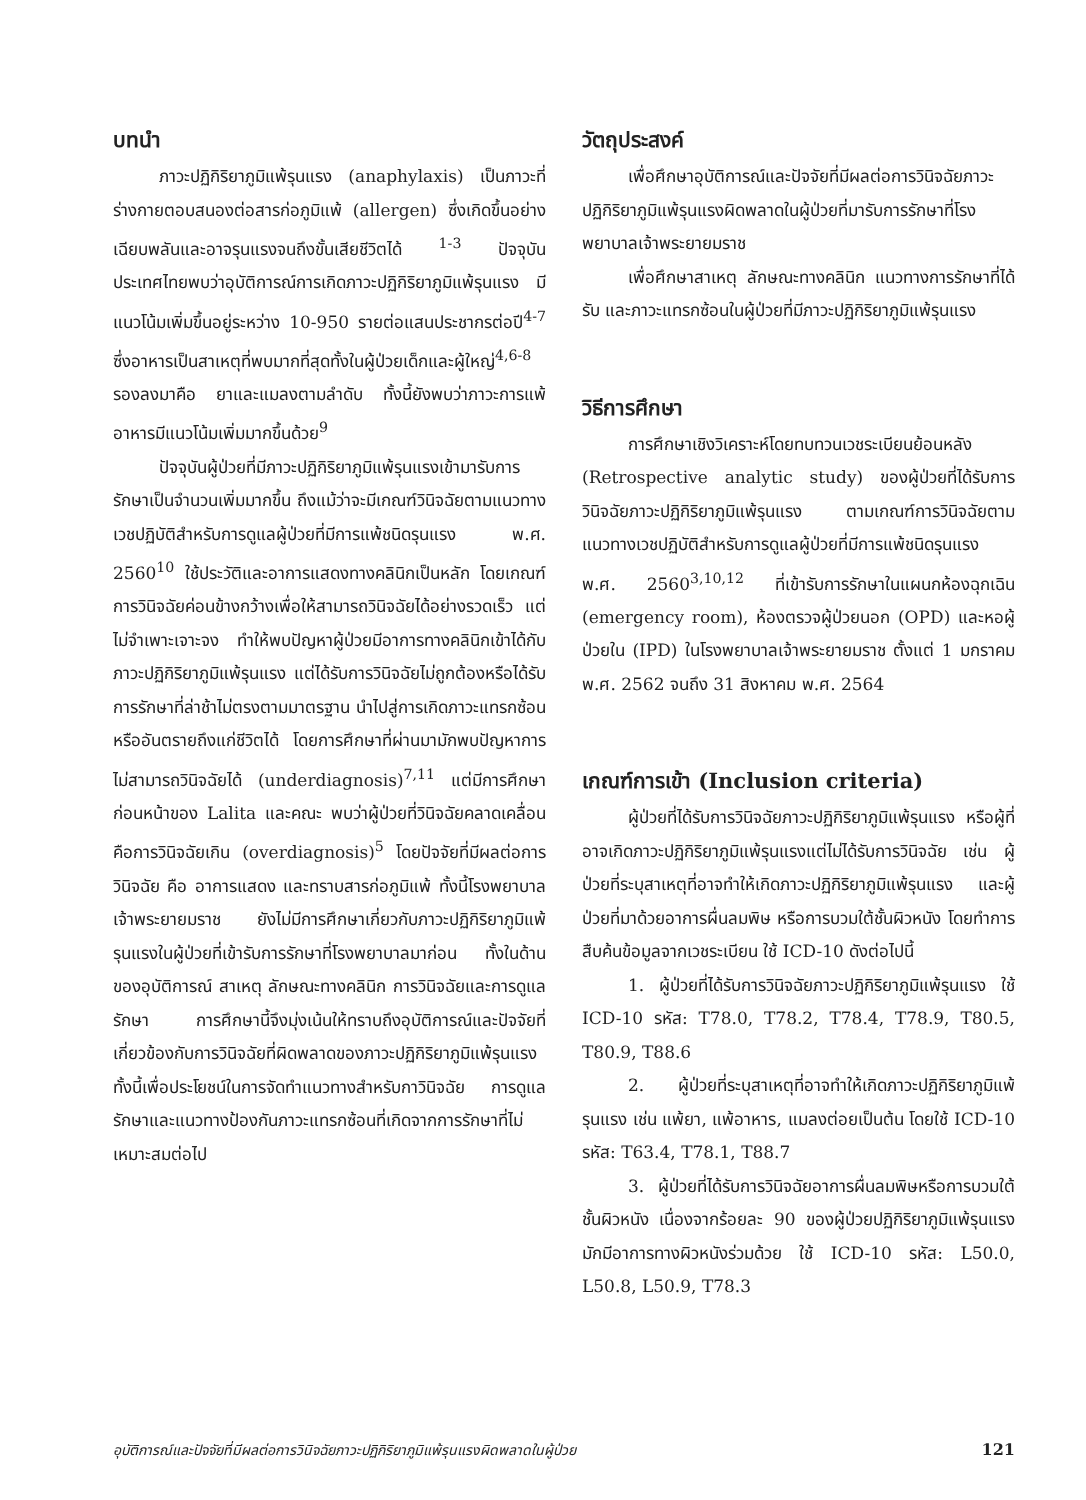บทนำ
ภาวะปฏิกิริยาภูมิแพ้รุนแรง (anaphylaxis) เป็นภาวะที่ร่างกายตอบสนองต่อสารก่อภูมิแพ้ (allergen) ซึ่งเกิดขึ้นอย่างเฉียบพลันและอาจรุนแรงจนถึงขั้นเสียชีวิตได้ <sup>1-3</sup> ปัจจุบันประเทศไทยพบว่าอุบัติการณ์การเกิดภาวะปฏิกิริยาภูมิแพ้รุนแรง มีแนวโน้มเพิ่มขึ้นอยู่ระหว่าง 10-950 รายต่อแสนประชากรต่อปี<sup>4-7</sup> ซึ่งอาหารเป็นสาเหตุที่พบมากที่สุดทั้งในผู้ป่วยเด็กและผู้ใหญ่<sup>4,6-8</sup> รองลงมาคือ ยาและแมลงตามลำดับ ทั้งนี้ยังพบว่าภาวะการแพ้อาหารมีแนวโน้มเพิ่มมากขึ้นด้วย<sup>9</sup>
ปัจจุบันผู้ป่วยที่มีภาวะปฏิกิริยาภูมิแพ้รุนแรงเข้ามารับการรักษาเป็นจำนวนเพิ่มมากขึ้น ถึงแม้ว่าจะมีเกณฑ์วินิจฉัยตามแนวทางเวชปฏิบัติสำหรับการดูแลผู้ป่วยที่มีการแพ้ชนิดรุนแรง พ.ศ. 2560<sup>10</sup> ใช้ประวัติและอาการแสดงทางคลินิกเป็นหลัก โดยเกณฑ์การวินิจฉัยค่อนข้างกว้างเพื่อให้สามารถวินิจฉัยได้อย่างรวดเร็ว แต่ไม่จำเพาะเจาะจง ทำให้พบปัญหาผู้ป่วยมีอาการทางคลินิกเข้าได้กับภาวะปฏิกิริยาภูมิแพ้รุนแรง แต่ได้รับการวินิจฉัยไม่ถูกต้องหรือได้รับการรักษาที่ล่าช้าไม่ตรงตามมาตรฐาน นำไปสู่การเกิดภาวะแทรกซ้อน หรืออันตรายถึงแก่ชีวิตได้ โดยการศึกษาที่ผ่านมามักพบปัญหาการไม่สามารถวินิจฉัยได้ (underdiagnosis)<sup>7,11</sup> แต่มีการศึกษาก่อนหน้าของ Lalita และคณะ พบว่าผู้ป่วยที่วินิจฉัยคลาดเคลื่อนคือการวินิจฉัยเกิน (overdiagnosis)<sup>5</sup> โดยปัจจัยที่มีผลต่อการวินิจฉัย คือ อาการแสดง และทราบสารก่อภูมิแพ้ ทั้งนี้โรงพยาบาลเจ้าพระยายมราช ยังไม่มีการศึกษาเกี่ยวกับภาวะปฏิกิริยาภูมิแพ้รุนแรงในผู้ป่วยที่เข้ารับการรักษาที่โรงพยาบาลมาก่อน ทั้งในด้านของอุบัติการณ์ สาเหตุ ลักษณะทางคลินิก การวินิจฉัยและการดูแลรักษา การศึกษานี้จึงมุ่งเน้นให้ทราบถึงอุบัติการณ์และปัจจัยที่เกี่ยวข้องกับการวินิจฉัยที่ผิดพลาดของภาวะปฏิกิริยาภูมิแพ้รุนแรง ทั้งนี้เพื่อประโยชน์ในการจัดทำแนวทางสำหรับกาวินิจฉัย การดูแลรักษาและแนวทางป้องกันภาวะแทรกซ้อนที่เกิดจากการรักษาที่ไม่เหมาะสมต่อไป
วัตถุประสงค์
เพื่อศึกษาอุบัติการณ์และปัจจัยที่มีผลต่อการวินิจฉัยภาวะปฏิกิริยาภูมิแพ้รุนแรงผิดพลาดในผู้ป่วยที่มารับการรักษาที่โรงพยาบาลเจ้าพระยายมราช
เพื่อศึกษาสาเหตุ ลักษณะทางคลินิก แนวทางการรักษาที่ได้รับ และภาวะแทรกซ้อนในผู้ป่วยที่มีภาวะปฏิกิริยาภูมิแพ้รุนแรง
วิธีการศึกษา
การศึกษาเชิงวิเคราะห์โดยทบทวนเวชระเบียนย้อนหลัง (Retrospective analytic study) ของผู้ป่วยที่ได้รับการวินิจฉัยภาวะปฏิกิริยาภูมิแพ้รุนแรง ตามเกณฑ์การวินิจฉัยตามแนวทางเวชปฏิบัติสำหรับการดูแลผู้ป่วยที่มีการแพ้ชนิดรุนแรง พ.ศ. 2560<sup>3,10,12</sup> ที่เข้ารับการรักษาในแผนกห้องฉุกเฉิน (emergency room), ห้องตรวจผู้ป่วยนอก (OPD) และหอผู้ป่วยใน (IPD) ในโรงพยาบาลเจ้าพระยายมราช ตั้งแต่ 1 มกราคม พ.ศ. 2562 จนถึง 31 สิงหาคม พ.ศ. 2564
เกณฑ์การเข้า (Inclusion criteria)
ผู้ป่วยที่ได้รับการวินิจฉัยภาวะปฏิกิริยาภูมิแพ้รุนแรง หรือผู้ที่อาจเกิดภาวะปฏิกิริยาภูมิแพ้รุนแรงแต่ไม่ได้รับการวินิจฉัย เช่น ผู้ป่วยที่ระบุสาเหตุที่อาจทำให้เกิดภาวะปฏิกิริยาภูมิแพ้รุนแรง และผู้ป่วยที่มาด้วยอาการผื่นลมพิษ หรือการบวมใต้ชั้นผิวหนัง โดยทำการสืบค้นข้อมูลจากเวชระเบียน ใช้ ICD-10 ดังต่อไปนี้
1. ผู้ป่วยที่ได้รับการวินิจฉัยภาวะปฏิกิริยาภูมิแพ้รุนแรง ใช้ ICD-10 รหัส: T78.0, T78.2, T78.4, T78.9, T80.5, T80.9, T88.6
2. ผู้ป่วยที่ระบุสาเหตุที่อาจทำให้เกิดภาวะปฏิกิริยาภูมิแพ้รุนแรง เช่น แพ้ยา, แพ้อาหาร, แมลงต่อยเป็นต้น โดยใช้ ICD-10 รหัส: T63.4, T78.1, T88.7
3. ผู้ป่วยที่ได้รับการวินิจฉัยอาการผื่นลมพิษหรือการบวมใต้ชั้นผิวหนัง เนื่องจากร้อยละ 90 ของผู้ป่วยปฏิกิริยาภูมิแพ้รุนแรง มักมีอาการทางผิวหนังร่วมด้วย ใช้ ICD-10 รหัส: L50.0, L50.8, L50.9, T78.3
อุบัติการณ์และปัจจัยที่มีผลต่อการวินิจฉัยภาวะปฏิกิริยาภูมิแพ้รุนแรงผิดพลาดในผู้ป่วย 121